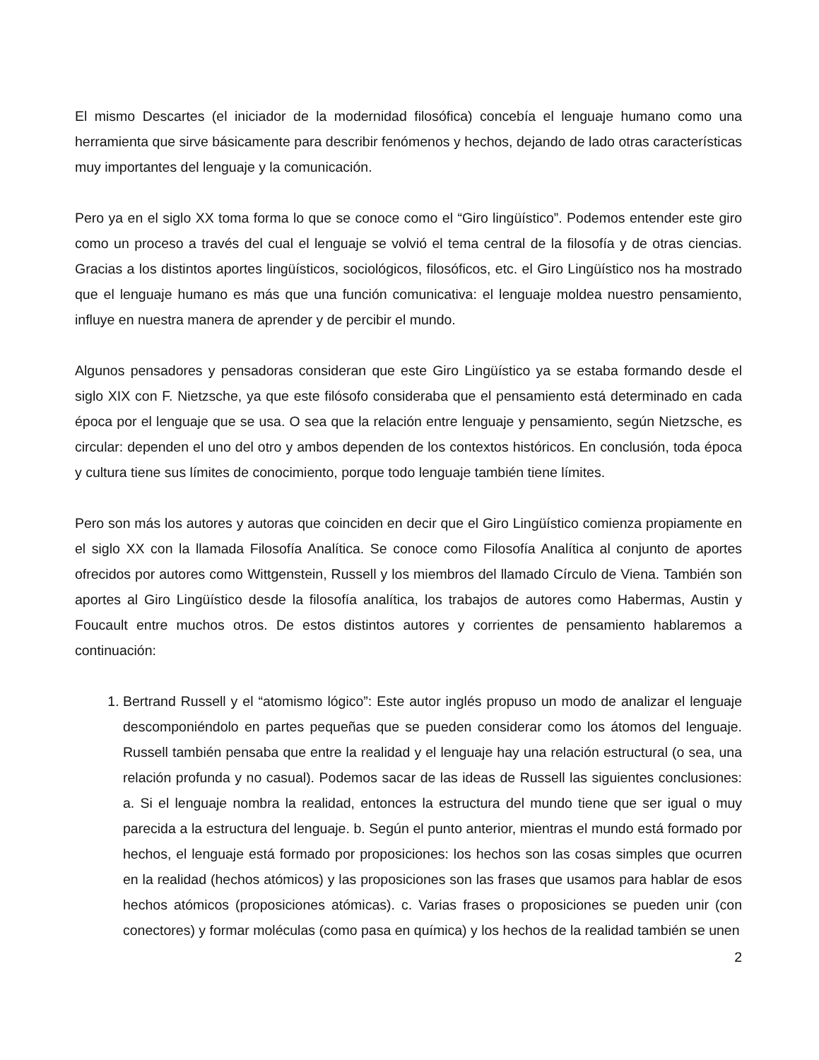El mismo Descartes (el iniciador de la modernidad filosófica) concebía el lenguaje humano como una herramienta que sirve básicamente para describir fenómenos y hechos, dejando de lado otras características muy importantes del lenguaje y la comunicación.
Pero ya en el siglo XX toma forma lo que se conoce como el “Giro lingüístico”. Podemos entender este giro como un proceso a través del cual el lenguaje se volvió el tema central de la filosofía y de otras ciencias. Gracias a los distintos aportes lingüísticos, sociológicos, filosóficos, etc. el Giro Lingüístico nos ha mostrado que el lenguaje humano es más que una función comunicativa: el lenguaje moldea nuestro pensamiento, influye en nuestra manera de aprender y de percibir el mundo.
Algunos pensadores y pensadoras consideran que este Giro Lingüístico ya se estaba formando desde el siglo XIX con F. Nietzsche, ya que este filósofo consideraba que el pensamiento está determinado en cada época por el lenguaje que se usa. O sea que la relación entre lenguaje y pensamiento, según Nietzsche, es circular: dependen el uno del otro y ambos dependen de los contextos históricos. En conclusión, toda época y cultura tiene sus límites de conocimiento, porque todo lenguaje también tiene límites.
Pero son más los autores y autoras que coinciden en decir que el Giro Lingüístico comienza propiamente en el siglo XX con la llamada Filosofía Analítica. Se conoce como Filosofía Analítica al conjunto de aportes ofrecidos por autores como Wittgenstein, Russell y los miembros del llamado Círculo de Viena. También son aportes al Giro Lingüístico desde la filosofía analítica, los trabajos de autores como Habermas, Austin y Foucault entre muchos otros. De estos distintos autores y corrientes de pensamiento hablaremos a continuación:
1. Bertrand Russell y el “atomismo lógico”: Este autor inglés propuso un modo de analizar el lenguaje descomponiéndolo en partes pequeñas que se pueden considerar como los átomos del lenguaje. Russell también pensaba que entre la realidad y el lenguaje hay una relación estructural (o sea, una relación profunda y no casual). Podemos sacar de las ideas de Russell las siguientes conclusiones: a. Si el lenguaje nombra la realidad, entonces la estructura del mundo tiene que ser igual o muy parecida a la estructura del lenguaje. b. Según el punto anterior, mientras el mundo está formado por hechos, el lenguaje está formado por proposiciones: los hechos son las cosas simples que ocurren en la realidad (hechos atómicos) y las proposiciones son las frases que usamos para hablar de esos hechos atómicos (proposiciones atómicas). c. Varias frases o proposiciones se pueden unir (con conectores) y formar moléculas (como pasa en química) y los hechos de la realidad también se unen
2